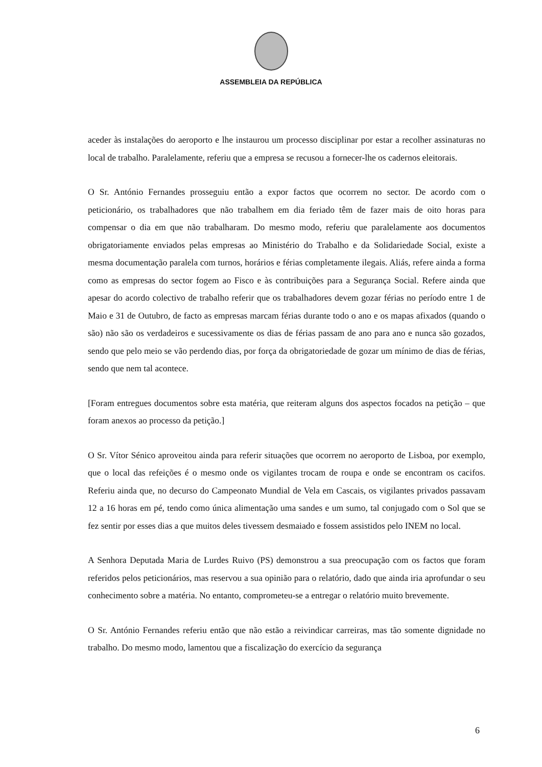ASSEMBLEIA DA REPÚBLICA
aceder às instalações do aeroporto e lhe instaurou um processo disciplinar por estar a recolher assinaturas no local de trabalho. Paralelamente, referiu que a empresa se recusou a fornecer-lhe os cadernos eleitorais.
O Sr. António Fernandes prosseguiu então a expor factos que ocorrem no sector. De acordo com o peticionário, os trabalhadores que não trabalhem em dia feriado têm de fazer mais de oito horas para compensar o dia em que não trabalharam. Do mesmo modo, referiu que paralelamente aos documentos obrigatoriamente enviados pelas empresas ao Ministério do Trabalho e da Solidariedade Social, existe a mesma documentação paralela com turnos, horários e férias completamente ilegais. Aliás, refere ainda a forma como as empresas do sector fogem ao Fisco e às contribuições para a Segurança Social. Refere ainda que apesar do acordo colectivo de trabalho referir que os trabalhadores devem gozar férias no período entre 1 de Maio e 31 de Outubro, de facto as empresas marcam férias durante todo o ano e os mapas afixados (quando o são) não são os verdadeiros e sucessivamente os dias de férias passam de ano para ano e nunca são gozados, sendo que pelo meio se vão perdendo dias, por força da obrigatoriedade de gozar um mínimo de dias de férias, sendo que nem tal acontece.
[Foram entregues documentos sobre esta matéria, que reiteram alguns dos aspectos focados na petição – que foram anexos ao processo da petição.]
O Sr. Vítor Sénico aproveitou ainda para referir situações que ocorrem no aeroporto de Lisboa, por exemplo, que o local das refeições é o mesmo onde os vigilantes trocam de roupa e onde se encontram os cacifos. Referiu ainda que, no decurso do Campeonato Mundial de Vela em Cascais, os vigilantes privados passavam 12 a 16 horas em pé, tendo como única alimentação uma sandes e um sumo, tal conjugado com o Sol que se fez sentir por esses dias a que muitos deles tivessem desmaiado e fossem assistidos pelo INEM no local.
A Senhora Deputada Maria de Lurdes Ruivo (PS) demonstrou a sua preocupação com os factos que foram referidos pelos peticionários, mas reservou a sua opinião para o relatório, dado que ainda iria aprofundar o seu conhecimento sobre a matéria. No entanto, comprometeu-se a entregar o relatório muito brevemente.
O Sr. António Fernandes referiu então que não estão a reivindicar carreiras, mas tão somente dignidade no trabalho. Do mesmo modo, lamentou que a fiscalização do exercício da segurança
6